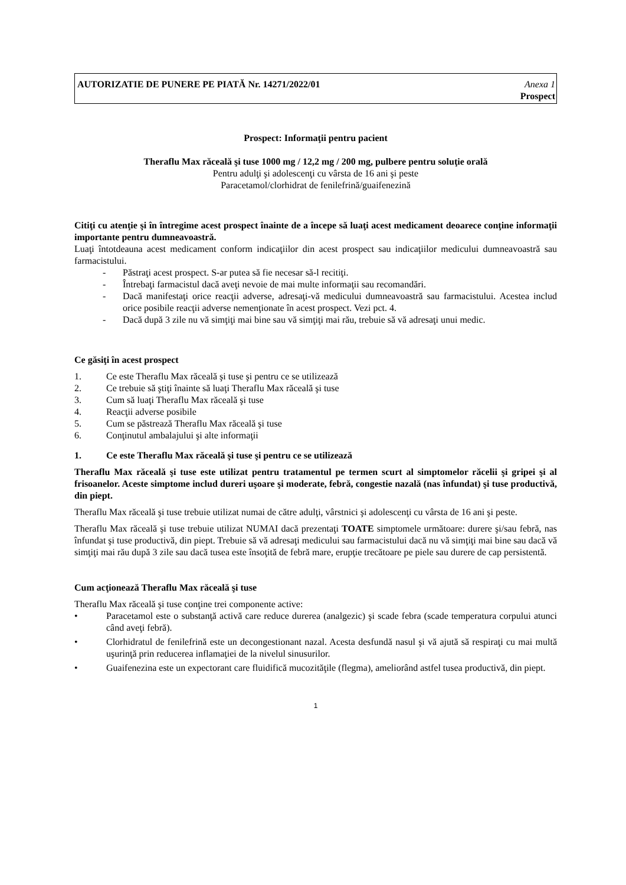AUTORIZATIE DE PUNERE PE PIATĂ Nr. 14271/2022/01 Anexa 1
Prospect
Prospect: Informaţii pentru pacient
Theraflu Max răceală şi tuse 1000 mg / 12,2 mg / 200 mg, pulbere pentru soluţie orală
Pentru adulţi şi adolescenţi cu vârsta de 16 ani şi peste
Paracetamol/clorhidrat de fenilefrină/guaifenezină
Citiţi cu atenţie şi în întregime acest prospect înainte de a începe să luaţi acest medicament deoarece conţine informaţii importante pentru dumneavoastră.
Luaţi întotdeauna acest medicament conform indicaţiilor din acest prospect sau indicaţiilor medicului dumneavoastră sau farmacistului.
- Păstraţi acest prospect. S-ar putea să fie necesar să-l recitiţi.
- Întrebaţi farmacistul dacă aveţi nevoie de mai multe informaţii sau recomandări.
- Dacă manifestaţi orice reacţii adverse, adresaţi-vă medicului dumneavoastră sau farmacistului. Acestea includ orice posibile reacţii adverse nemenţionate în acest prospect. Vezi pct. 4.
- Dacă după 3 zile nu vă simţiţi mai bine sau vă simţiţi mai rău, trebuie să vă adresaţi unui medic.
Ce găsiţi în acest prospect
1. Ce este Theraflu Max răceală şi tuse şi pentru ce se utilizează
2. Ce trebuie să ştiţi înainte să luaţi Theraflu Max răceală şi tuse
3. Cum să luaţi Theraflu Max răceală şi tuse
4. Reacţii adverse posibile
5. Cum se păstrează Theraflu Max răceală şi tuse
6. Conţinutul ambalajului şi alte informaţii
1. Ce este Theraflu Max răceală şi tuse şi pentru ce se utilizează
Theraflu Max răceală şi tuse este utilizat pentru tratamentul pe termen scurt al simptomelor răcelii şi gripei şi al frisoanelor. Aceste simptome includ dureri uşoare şi moderate, febră, congestie nazală (nas înfundat) şi tuse productivă, din piept.
Theraflu Max răceală şi tuse trebuie utilizat numai de către adulţi, vârstnici şi adolescenţi cu vârsta de 16 ani şi peste.
Theraflu Max răceală şi tuse trebuie utilizat NUMAI dacă prezentaţi TOATE simptomele următoare: durere şi/sau febră, nas înfundat şi tuse productivă, din piept. Trebuie să vă adresaţi medicului sau farmacistului dacă nu vă simţiţi mai bine sau dacă vă simţiţi mai rău după 3 zile sau dacă tusea este însoţită de febră mare, erupţie trecătoare pe piele sau durere de cap persistentă.
Cum acţionează Theraflu Max răceală şi tuse
Theraflu Max răceală şi tuse conţine trei componente active:
• Paracetamol este o substanţă activă care reduce durerea (analgezic) şi scade febra (scade temperatura corpului atunci când aveţi febră).
• Clorhidratul de fenilefrină este un decongestionant nazal. Acesta desfundă nasul şi vă ajută să respiraţi cu mai multă uşurinţă prin reducerea inflamaţiei de la nivelul sinusurilor.
• Guaifenezina este un expectorant care fluidifică mucozităţile (flegma), ameliorând astfel tusea productivă, din piept.
1